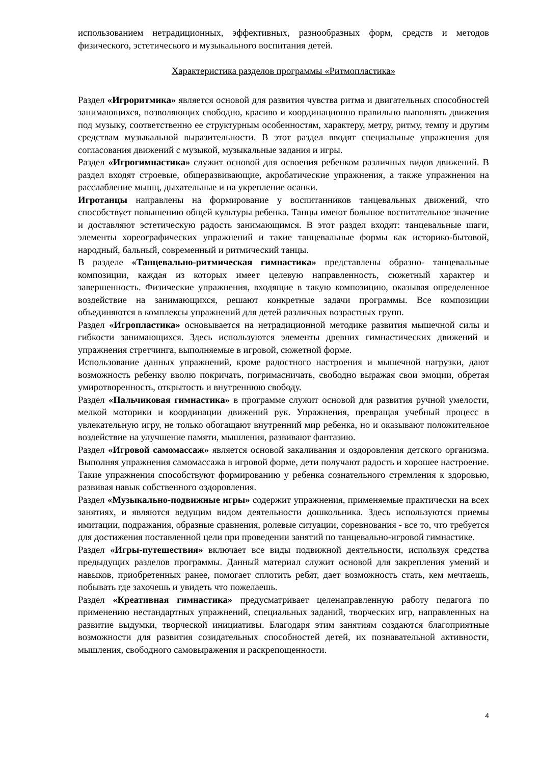использованием нетрадиционных, эффективных, разнообразных форм, средств и методов физического, эстетического и музыкального воспитания детей.
Характеристика разделов программы «Ритмопластика»
Раздел «Игроритмика» является основой для развития чувства ритма и двигательных способностей занимающихся, позволяющих свободно, красиво и координационно правильно выполнять движения под музыку, соответственно ее структурным особенностям, характеру, метру, ритму, темпу и другим средствам музыкальной выразительности. В этот раздел вводят специальные упражнения для согласования движений с музыкой, музыкальные задания и игры.
Раздел «Игрогимнастика» служит основой для освоения ребенком различных видов движений. В раздел входят строевые, общеразвивающие, акробатические упражнения, а также упражнения на расслабление мышц, дыхательные и на укрепление осанки.
Игротанцы направлены на формирование у воспитанников танцевальных движений, что способствует повышению общей культуры ребенка. Танцы имеют большое воспитательное значение и доставляют эстетическую радость занимающимся. В этот раздел входят: танцевальные шаги, элементы хореографических упражнений и такие танцевальные формы как историко-бытовой, народный, бальный, современный и ритмический танцы.
В разделе «Танцевально-ритмическая гимнастика» представлены образно- танцевальные композиции, каждая из которых имеет целевую направленность, сюжетный характер и завершенность. Физические упражнения, входящие в такую композицию, оказывая определенное воздействие на занимающихся, решают конкретные задачи программы. Все композиции объединяются в комплексы упражнений для детей различных возрастных групп.
Раздел «Игропластика» основывается на нетрадиционной методике развития мышечной силы и гибкости занимающихся. Здесь используются элементы древних гимнастических движений и упражнения стретчинга, выполняемые в игровой, сюжетной форме.
Использование данных упражнений, кроме радостного настроения и мышечной нагрузки, дают возможность ребенку вволю покричать, погримасничать, свободно выражая свои эмоции, обретая умиротворенность, открытость и внутреннюю свободу.
Раздел «Пальчиковая гимнастика» в программе служит основой для развития ручной умелости, мелкой моторики и координации движений рук. Упражнения, превращая учебный процесс в увлекательную игру, не только обогащают внутренний мир ребенка, но и оказывают положительное воздействие на улучшение памяти, мышления, развивают фантазию.
Раздел «Игровой самомассаж» является основой закаливания и оздоровления детского организма. Выполняя упражнения самомассажа в игровой форме, дети получают радость и хорошее настроение. Такие упражнения способствуют формированию у ребенка сознательного стремления к здоровью, развивая навык собственного оздоровления.
Раздел «Музыкально-подвижные игры» содержит упражнения, применяемые практически на всех занятиях, и являются ведущим видом деятельности дошкольника. Здесь используются приемы имитации, подражания, образные сравнения, ролевые ситуации, соревнования - все то, что требуется для достижения поставленной цели при проведении занятий по танцевально-игровой гимнастике.
Раздел «Игры-путешествия» включает все виды подвижной деятельности, используя средства предыдущих разделов программы. Данный материал служит основой для закрепления умений и навыков, приобретенных ранее, помогает сплотить ребят, дает возможность стать, кем мечтаешь, побывать где захочешь и увидеть что пожелаешь.
Раздел «Креативная гимнастика» предусматривает целенаправленную работу педагога по применению нестандартных упражнений, специальных заданий, творческих игр, направленных на развитие выдумки, творческой инициативы. Благодаря этим занятиям создаются благоприятные возможности для развития созидательных способностей детей, их познавательной активности, мышления, свободного самовыражения и раскрепощенности.
4